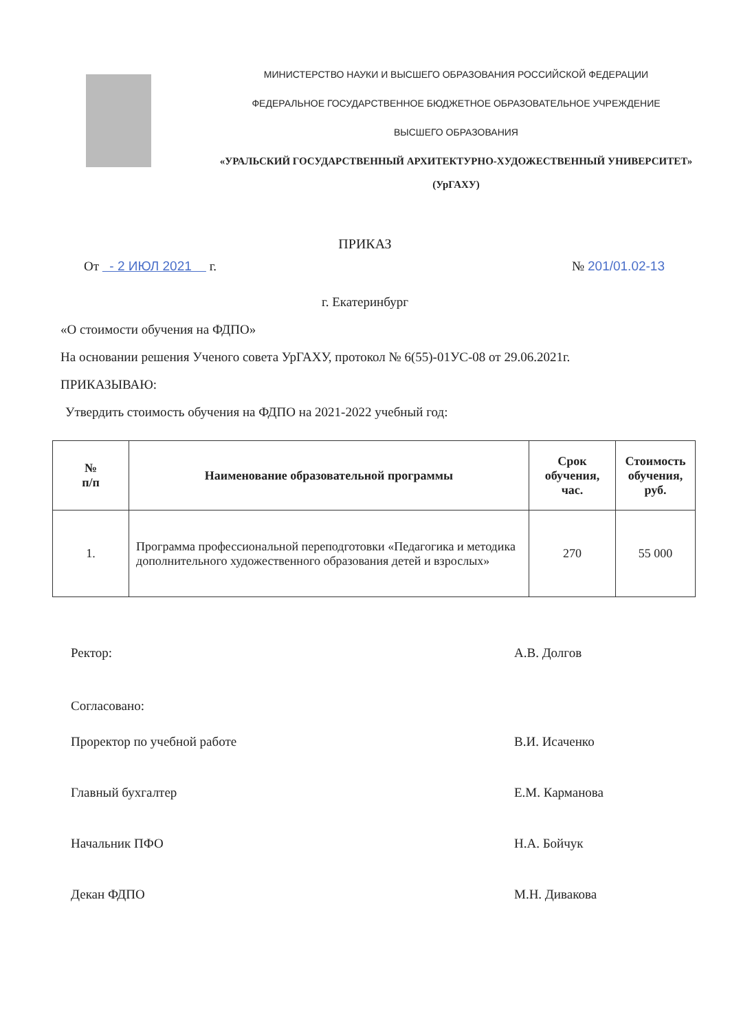МИНИСТЕРСТВО НАУКИ И ВЫСШЕГО ОБРАЗОВАНИЯ РОССИЙСКОЙ ФЕДЕРАЦИИ
ФЕДЕРАЛЬНОЕ ГОСУДАРСТВЕННОЕ БЮДЖЕТНОЕ ОБРАЗОВАТЕЛЬНОЕ УЧРЕЖДЕНИЕ
ВЫСШЕГО ОБРАЗОВАНИЯ
«УРАЛЬСКИЙ ГОСУДАРСТВЕННЫЙ АРХИТЕКТУРНО-ХУДОЖЕСТВЕННЫЙ УНИВЕРСИТЕТ»
(УрГАХУ)
ПРИКАЗ
От - 2 ИЮЛ 2021 г. № 201/01.02-13
г. Екатеринбург
«О стоимости обучения на ФДПО»
На основании решения Ученого совета УрГАХУ, протокол № 6(55)-01УС-08 от 29.06.2021г.
ПРИКАЗЫВАЮ:
Утвердить стоимость обучения на ФДПО на 2021-2022 учебный год:
| № п/п | Наименование образовательной программы | Срок обучения, час. | Стоимость обучения, руб. |
| --- | --- | --- | --- |
| 1. | Программа профессиональной переподготовки «Педагогика и методика дополнительного художественного образования детей и взрослых» | 270 | 55 000 |
Ректор: А.В. Долгов
Согласовано:
Проректор по учебной работе В.И. Исаченко
Главный бухгалтер Е.М. Карманова
Начальник ПФО Н.А. Бойчук
Декан ФДПО М.Н. Дивакова